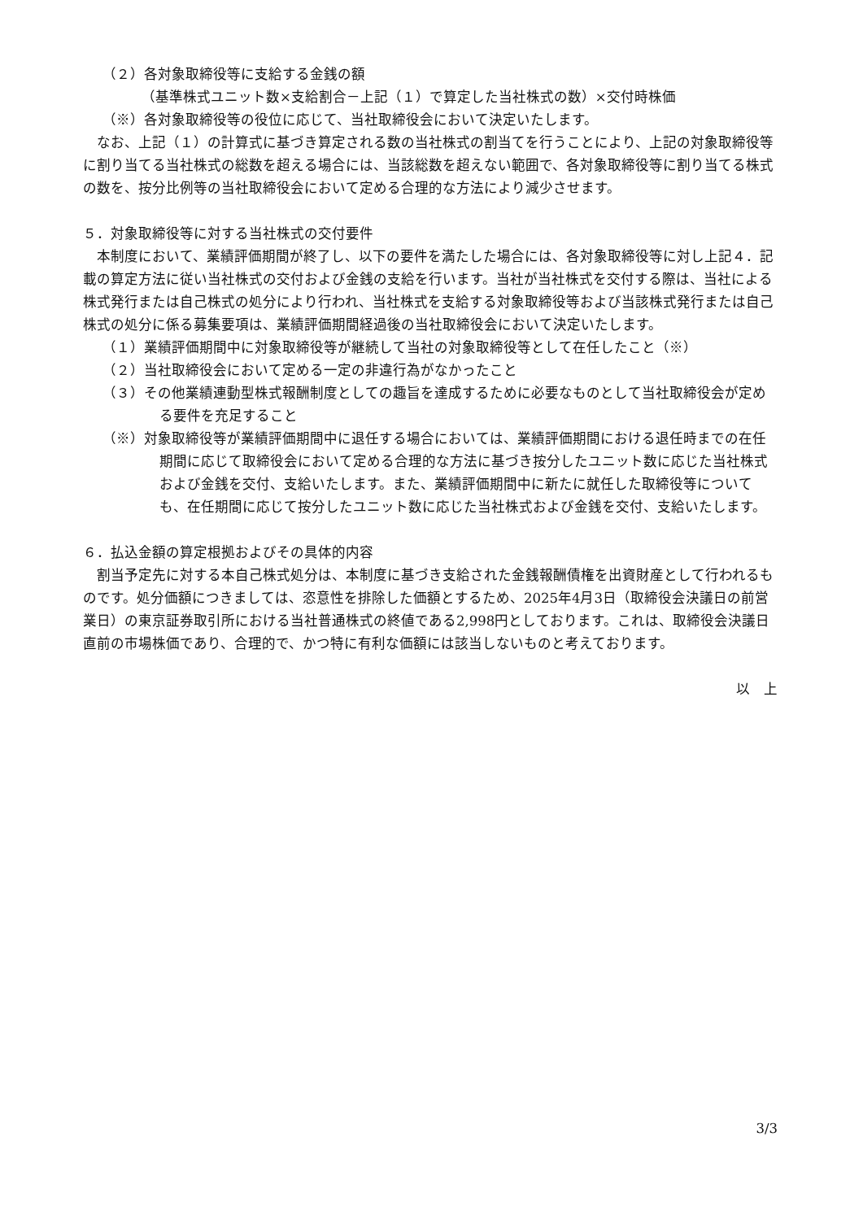（２）各対象取締役等に支給する金銭の額
（基準株式ユニット数×支給割合－上記（１）で算定した当社株式の数）×交付時株価
（※）各対象取締役等の役位に応じて、当社取締役会において決定いたします。
　なお、上記（１）の計算式に基づき算定される数の当社株式の割当てを行うことにより、上記の対象取締役等に割り当てる当社株式の総数を超える場合には、当該総数を超えない範囲で、各対象取締役等に割り当てる株式の数を、按分比例等の当社取締役会において定める合理的な方法により減少させます。
５．対象取締役等に対する当社株式の交付要件
　本制度において、業績評価期間が終了し、以下の要件を満たした場合には、各対象取締役等に対し上記４．記載の算定方法に従い当社株式の交付および金銭の支給を行います。当社が当社株式を交付する際は、当社による株式発行または自己株式の処分により行われ、当社株式を支給する対象取締役等および当該株式発行または自己株式の処分に係る募集要項は、業績評価期間経過後の当社取締役会において決定いたします。
（１）業績評価期間中に対象取締役等が継続して当社の対象取締役等として在任したこと（※）
（２）当社取締役会において定める一定の非違行為がなかったこと
（３）その他業績連動型株式報酬制度としての趣旨を達成するために必要なものとして当社取締役会が定める要件を充足すること
（※）対象取締役等が業績評価期間中に退任する場合においては、業績評価期間における退任時までの在任期間に応じて取締役会において定める合理的な方法に基づき按分したユニット数に応じた当社株式および金銭を交付、支給いたします。また、業績評価期間中に新たに就任した取締役等についても、在任期間に応じて按分したユニット数に応じた当社株式および金銭を交付、支給いたします。
６．払込金額の算定根拠およびその具体的内容
　割当予定先に対する本自己株式処分は、本制度に基づき支給された金銭報酬債権を出資財産として行われるものです。処分価額につきましては、恣意性を排除した価額とするため、2025年4月3日（取締役会決議日の前営業日）の東京証券取引所における当社普通株式の終値である2,998円としております。これは、取締役会決議日直前の市場株価であり、合理的で、かつ特に有利な価額には該当しないものと考えております。
以　上
3/3